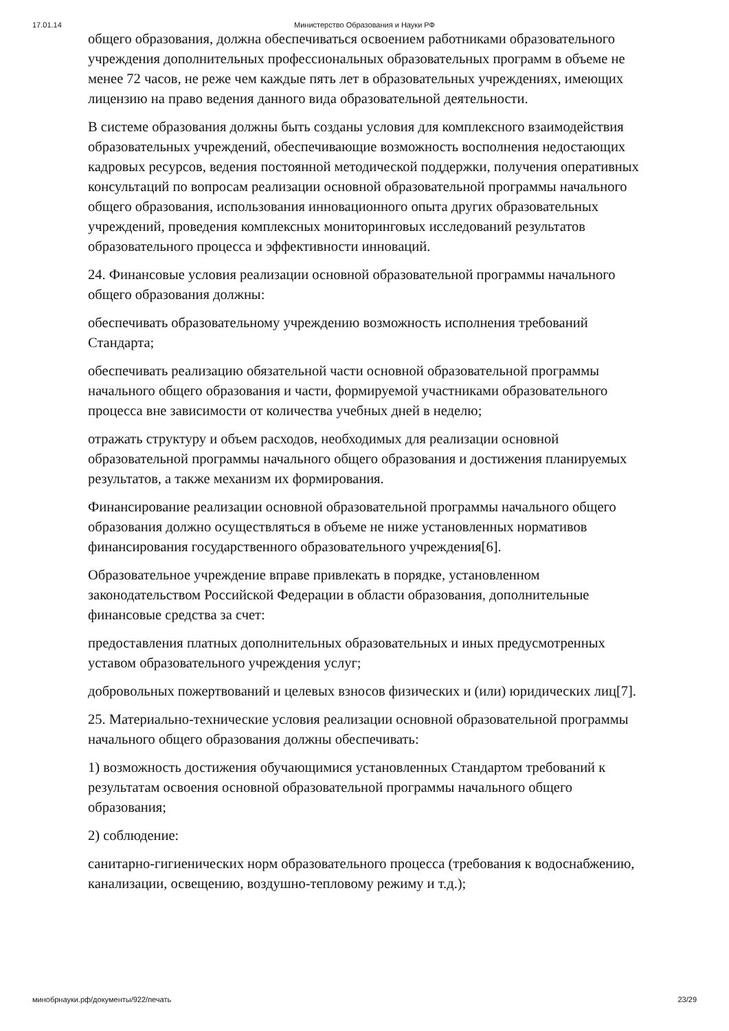17.01.14 Министерство Образования и Науки РФ
общего образования, должна обеспечиваться освоением работниками образовательного учреждения дополнительных профессиональных образовательных программ в объеме не менее 72 часов, не реже чем каждые пять лет в образовательных учреждениях, имеющих лицензию на право ведения данного вида образовательной деятельности.
В системе образования должны быть созданы условия для комплексного взаимодействия образовательных учреждений, обеспечивающие возможность восполнения недостающих кадровых ресурсов, ведения постоянной методической поддержки, получения оперативных консультаций по вопросам реализации основной образовательной программы начального общего образования, использования инновационного опыта других образовательных учреждений, проведения комплексных мониторинговых исследований результатов образовательного процесса и эффективности инноваций.
24. Финансовые условия реализации основной образовательной программы начального общего образования должны:
обеспечивать образовательному учреждению возможность исполнения требований Стандарта;
обеспечивать реализацию обязательной части основной образовательной программы начального общего образования и части, формируемой участниками образовательного процесса вне зависимости от количества учебных дней в неделю;
отражать структуру и объем расходов, необходимых для реализации основной образовательной программы начального общего образования и достижения планируемых результатов, а также механизм их формирования.
Финансирование реализации основной образовательной программы начального общего образования должно осуществляться в объеме не ниже установленных нормативов финансирования государственного образовательного учреждения[6].
Образовательное учреждение вправе привлекать в порядке, установленном законодательством Российской Федерации в области образования, дополнительные финансовые средства за счет:
предоставления платных дополнительных образовательных и иных предусмотренных уставом образовательного учреждения услуг;
добровольных пожертвований и целевых взносов физических и (или) юридических лиц[7].
25. Материально-технические условия реализации основной образовательной программы начального общего образования должны обеспечивать:
1) возможность достижения обучающимися установленных Стандартом требований к результатам освоения основной образовательной программы начального общего образования;
2) соблюдение:
санитарно-гигиенических норм образовательного процесса (требования к водоснабжению, канализации, освещению, воздушно-тепловому режиму и т.д.);
минобрнауки.рф/документы/922/печать 23/29